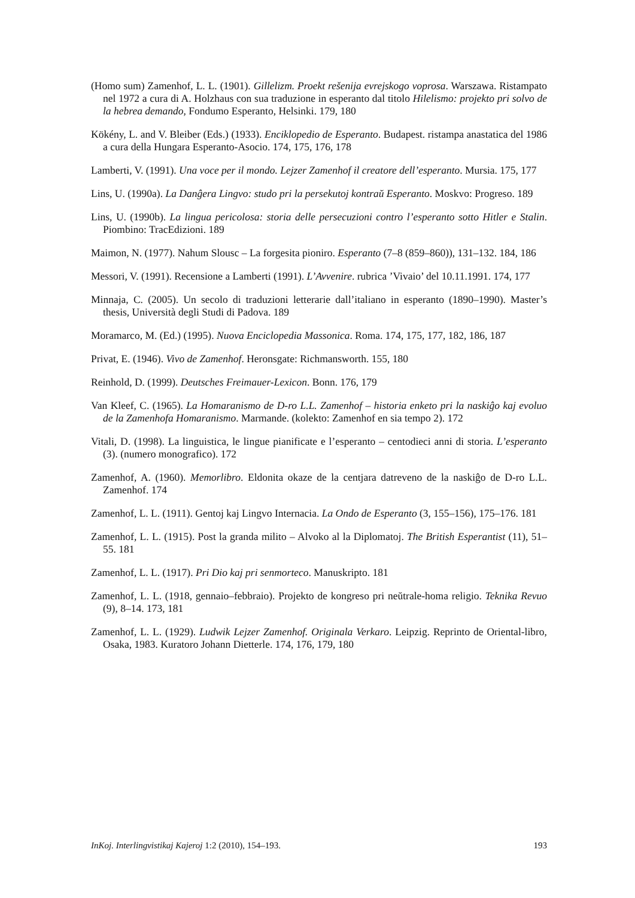(Homo sum) Zamenhof, L. L. (1901). Gillelizm. Proekt rešenija evrejskogo voprosa. Warszawa. Ristampato nel 1972 a cura di A. Holzhaus con sua traduzione in esperanto dal titolo Hilelismo: projekto pri solvo de la hebrea demando, Fondumo Esperanto, Helsinki. 179, 180
Kökény, L. and V. Bleiber (Eds.) (1933). Enciklopedio de Esperanto. Budapest. ristampa anastatica del 1986 a cura della Hungara Esperanto-Asocio. 174, 175, 176, 178
Lamberti, V. (1991). Una voce per il mondo. Lejzer Zamenhof il creatore dell’esperanto. Mursia. 175, 177
Lins, U. (1990a). La Danĝera Lingvo: studo pri la persekutoj kontraŭ Esperanto. Moskvo: Progreso. 189
Lins, U. (1990b). La lingua pericolosa: storia delle persecuzioni contro l’esperanto sotto Hitler e Stalin. Piombino: TracEdizioni. 189
Maimon, N. (1977). Nahum Slousc – La forgesita pioniro. Esperanto (7–8 (859–860)), 131–132. 184, 186
Messori, V. (1991). Recensione a Lamberti (1991). L’Avvenire. rubrica ’Vivaio’ del 10.11.1991. 174, 177
Minnaja, C. (2005). Un secolo di traduzioni letterarie dall’italiano in esperanto (1890–1990). Master’s thesis, Università degli Studi di Padova. 189
Moramarco, M. (Ed.) (1995). Nuova Enciclopedia Massonica. Roma. 174, 175, 177, 182, 186, 187
Privat, E. (1946). Vivo de Zamenhof. Heronsgate: Richmansworth. 155, 180
Reinhold, D. (1999). Deutsches Freimauer-Lexicon. Bonn. 176, 179
Van Kleef, C. (1965). La Homaranismo de D-ro L.L. Zamenhof – historia enketo pri la naskiĝo kaj evoluo de la Zamenhofa Homaranismo. Marmande. (kolekto: Zamenhof en sia tempo 2). 172
Vitali, D. (1998). La linguistica, le lingue pianificate e l’esperanto – centodieci anni di storia. L’esperanto (3). (numero monografico). 172
Zamenhof, A. (1960). Memorlibro. Eldonita okaze de la centjara datreveno de la naskiĝo de D-ro L.L. Zamenhof. 174
Zamenhof, L. L. (1911). Gentoj kaj Lingvo Internacia. La Ondo de Esperanto (3, 155–156), 175–176. 181
Zamenhof, L. L. (1915). Post la granda milito – Alvoko al la Diplomatoj. The British Esperantist (11), 51–55. 181
Zamenhof, L. L. (1917). Pri Dio kaj pri senmorteco. Manuskripto. 181
Zamenhof, L. L. (1918, gennaio–febbraio). Projekto de kongreso pri neŭtrale-homa religio. Teknika Revuo (9), 8–14. 173, 181
Zamenhof, L. L. (1929). Ludwik Lejzer Zamenhof. Originala Verkaro. Leipzig. Reprinto de Oriental-libro, Osaka, 1983. Kuratoro Johann Dietterle. 174, 176, 179, 180
InKoj. Interlingvistikaj Kajeroj 1:2 (2010), 154–193. 193